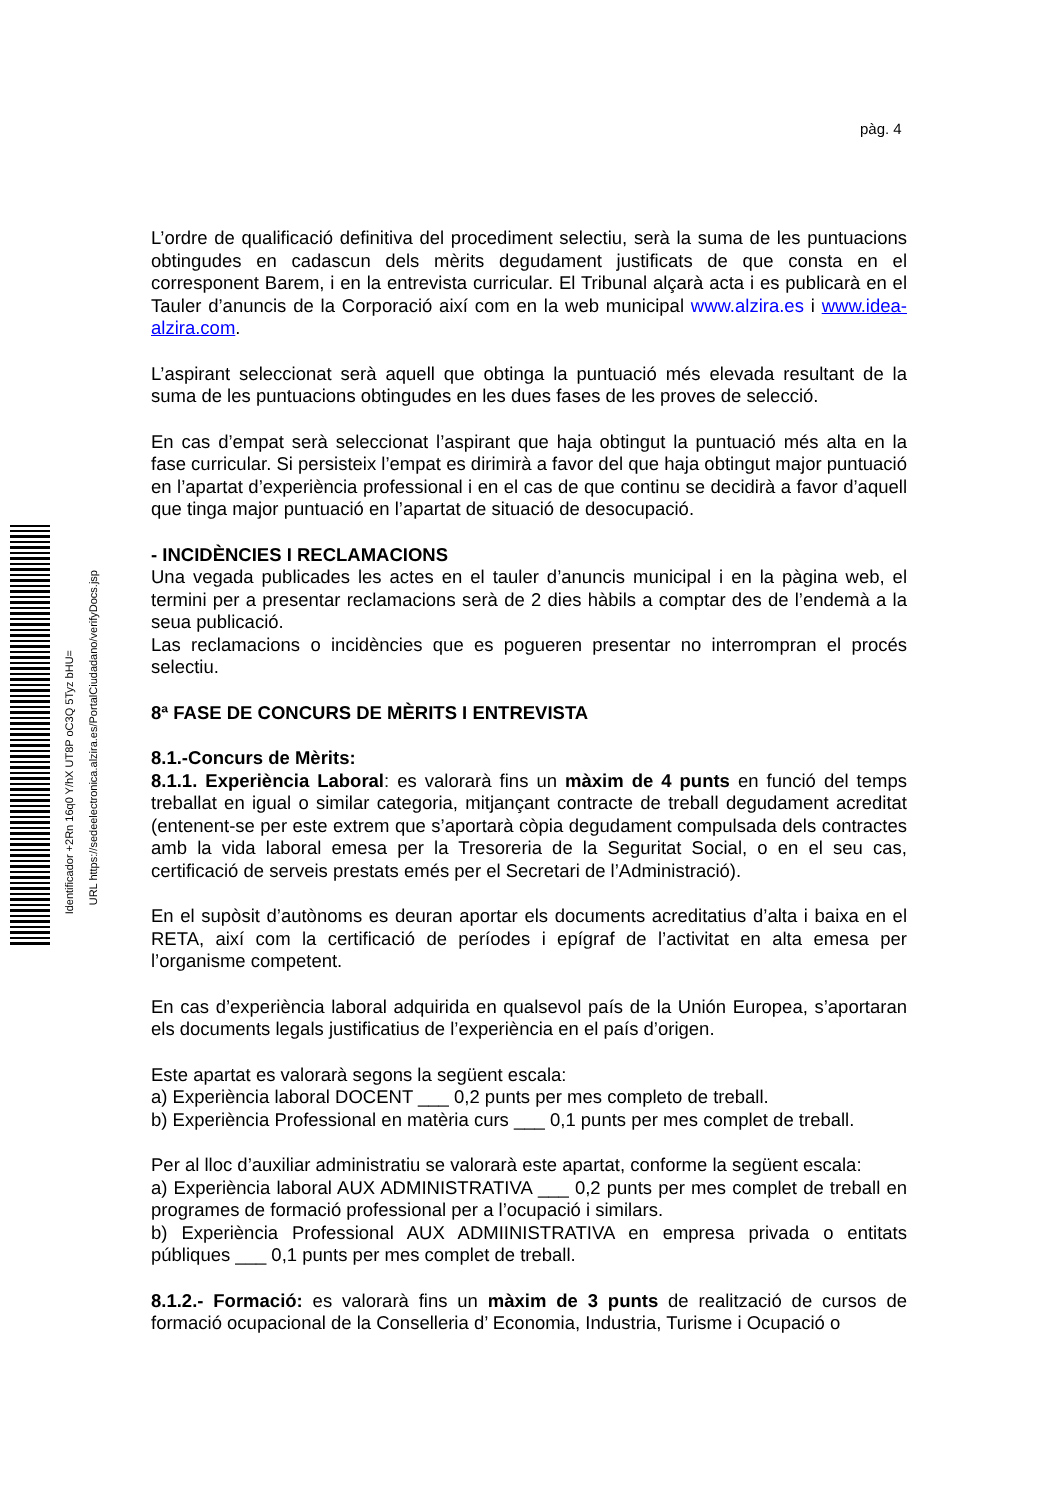pàg. 4
Identificador +2Rn 16q0 Y/hX UT8P oC3Q 5Tyz bHU=
URL https://sedeelectronica.alzira.es/PortalCiudadano/verifyDocs.jsp
L’ordre de qualificació definitiva del procediment selectiu, serà la suma de les puntuacions obtingudes en cadascun dels mèrits degudament justificats de que consta en el corresponent Barem, i en la entrevista curricular. El Tribunal alçarà acta i es publicarà en el Tauler d’anuncis de la Corporació així com en la web municipal www.alzira.es i www.idea-alzira.com.
L’aspirant seleccionat serà aquell que obtinga la puntuació més elevada resultant de la suma de les puntuacions obtingudes en les dues fases de les proves de selecció.
En cas d’empat serà seleccionat l’aspirant que haja obtingut la puntuació més alta en la fase curricular. Si persisteix l’empat es dirimirà a favor del que haja obtingut major puntuació en l’apartat d’experiència professional i en el cas de que continu se decidirà a favor d’aquell que tinga major puntuació en l’apartat de situació de desocupació.
- INCIDÈNCIES I RECLAMACIONS
Una vegada publicades les actes en el tauler d’anuncis municipal i en la pàgina web, el termini per a presentar reclamacions serà de 2 dies hàbils a comptar des de l’endemà a la seua publicació.
Las reclamacions o incidències que es pogueren presentar no interrompran el procés selectiu.
8ª FASE DE CONCURS DE MÈRITS I ENTREVISTA
8.1.-Concurs de Mèrits:
8.1.1. Experiència Laboral: es valorarà fins un màxim de 4 punts en funció del temps treballat en igual o similar categoria, mitjançant contracte de treball degudament acreditat (entenent-se per este extrem que s’aportarà còpia degudament compulsada dels contractes amb la vida laboral emesa per la Tresoreria de la Seguritat Social, o en el seu cas, certificació de serveis prestats emés per el Secretari de l’Administració).
En el supòsit d’autònoms es deuran aportar els documents acreditatius d’alta i baixa en el RETA, així com la certificació de períodes i epígraf de l’activitat en alta emesa per l’organisme competent.
En cas d’experiència laboral adquirida en qualsevol país de la Unión Europea, s’aportaran els documents legals justificatius de l’experiència en el país d’origen.
Este apartat es valorarà segons la següent escala:
a) Experiència laboral DOCENT ___ 0,2 punts per mes completo de treball.
b) Experiència Professional en matèria curs ___ 0,1 punts per mes complet de treball.
Per al lloc d’auxiliar administratiu se valorarà este apartat, conforme la següent escala:
a) Experiència laboral AUX ADMINISTRATIVA ___ 0,2 punts per mes complet de treball en programes de formació professional per a l’ocupació i similars.
b) Experiència Professional AUX ADMIINISTRATIVA en empresa privada o entitats públiques ___ 0,1 punts per mes complet de treball.
8.1.2.- Formació: es valorarà fins un màxim de 3 punts de realització de cursos de formació ocupacional de la Conselleria d’ Economia, Industria, Turisme i Ocupació o